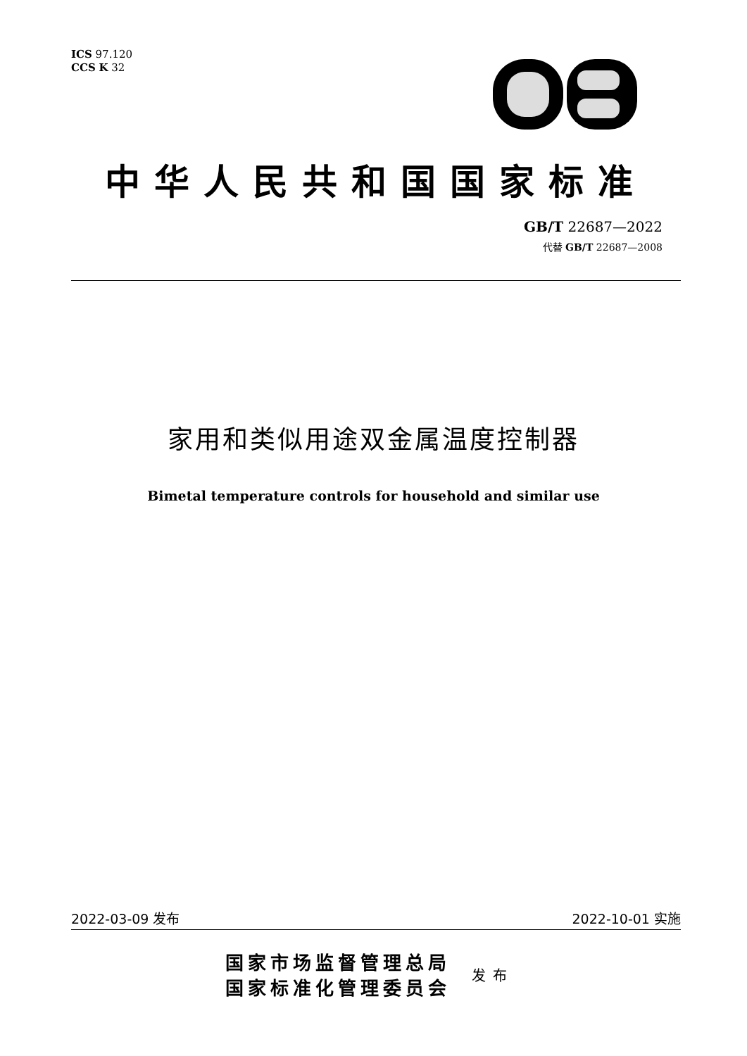ICS 97.120
CCS K 32
中华人民共和国国家标准
GB/T 22687—2022
代替 GB/T 22687—2008
家用和类似用途双金属温度控制器
Bimetal temperature controls for household and similar use
2022-03-09 发布 2022-10-01 实施
国家市场监督管理总局
国家标准化管理委员会
发布